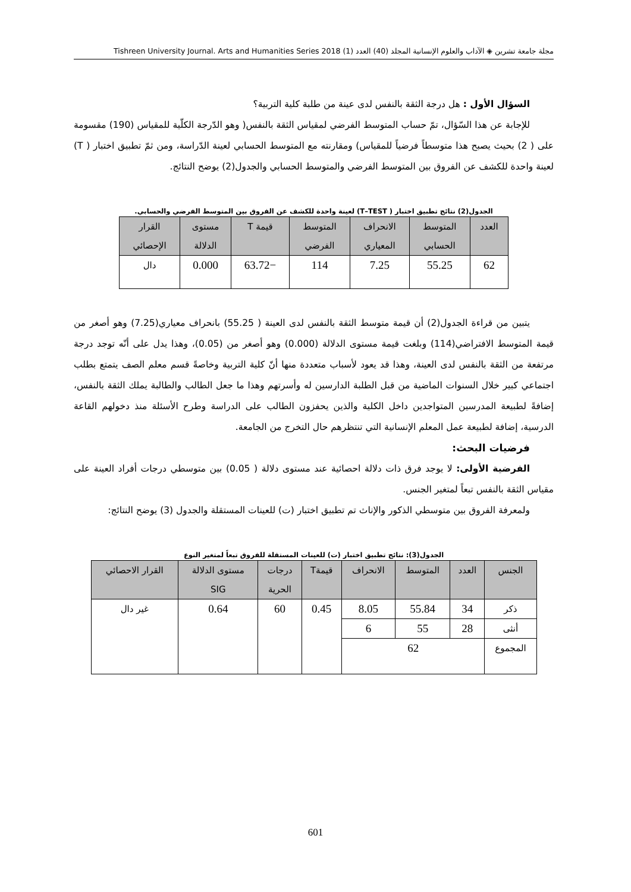مجلة جامعة تشرين ◈ الآداب والعلوم الإنسانية المجلد (40) العدد (1) 2018 Tishreen University Journal. Arts and Humanities Series
السؤال الأول : هل درجة الثقة بالنفس لدى عينة من طلبة كلية التربية؟
للإجابة عن هذا السّؤال، تمّ حساب المتوسط الفرضي لمقياس الثقة بالنفس( وهو الدّرجة الكلّية للمقياس (190) مقسومة على ( 2) بحيث يصبح هذا متوسطاً فرضياً للمقياس) ومقارنته مع المتوسط الحسابي لعينة الدّراسة، ومن ثمّ تطبيق اختبار ( T) لعينة واحدة للكشف عن الفروق بين المتوسط الفرضي والمتوسط الحسابي والجدول(2) يوضح النتائج.
الجدول(2) نتائج تطبيق اختبار ( T–TEST) لعينة واحدة للكشف عن الفروق بين المتوسط الفرضي والحسابي.
| العدد | المتوسط الحسابي | الانحراف المعياري | المتوسط الفرضي | قيمة T | مستوى الدلالة | القرار الإحصائي |
| --- | --- | --- | --- | --- | --- | --- |
| 62 | 55.25 | 7.25 | 114 | −63.72 | 0.000 | دال |
يتبين من قراءة الجدول(2) أن قيمة متوسط الثقة بالنفس لدى العينة ( 55.25) بانحراف معياري(7.25) وهو أصغر من قيمة المتوسط الافتراضي(114) وبلغت قيمة مستوى الدلالة (0.000) وهو أصغر من (0.05)، وهذا يدل على أنّه توجد درجة مرتفعة من الثقة بالنفس لدى العينة، وهذا قد يعود لأسباب متعددة منها أنّ كلية التربية وخاصةً قسم معلم الصف يتمتع بطلب اجتماعي كبير خلال السنوات الماضية من قبل الطلبة الدارسين له وأسرتهم وهذا ما جعل الطالب والطالبة يملك الثقة بالنفس، إضافةً لطبيعة المدرسين المتواجدين داخل الكلية والذين يحفزون الطالب على الدراسة وطرح الأسئلة منذ دخولهم القاعة الدرسية، إضافة لطبيعة عمل المعلم الإنسانية التي تنتظرهم حال التخرج من الجامعة.
فرضيات البحث:
الفرضية الأولى: لا يوجد فرق ذات دلالة احصائية عند مستوى دلالة ( 0.05) بين متوسطي درجات أفراد العينة على مقياس الثقة بالنفس تبعاً لمتغير الجنس.
ولمعرفة الفروق بين متوسطي الذكور والإناث تم تطبيق اختبار (ت) للعينات المستقلة والجدول (3) يوضح النتائج:
الجدول(3): نتائج تطبيق اختبار (ت) للعينات المستقلة للفروق تبعاً لمتغير النوع
| الجنس | العدد | المتوسط | الانحراف | قيمةT | درجات الحرية | مستوى الدلالة SIG | القرار الاحصائي |
| --- | --- | --- | --- | --- | --- | --- | --- |
| ذكر | 34 | 55.84 | 8.05 | 0.45 | 60 | 0.64 | غير دال |
| أنثى | 28 | 55 | 6 | | | | |
| المجموع | 62 | | | | | | |
601